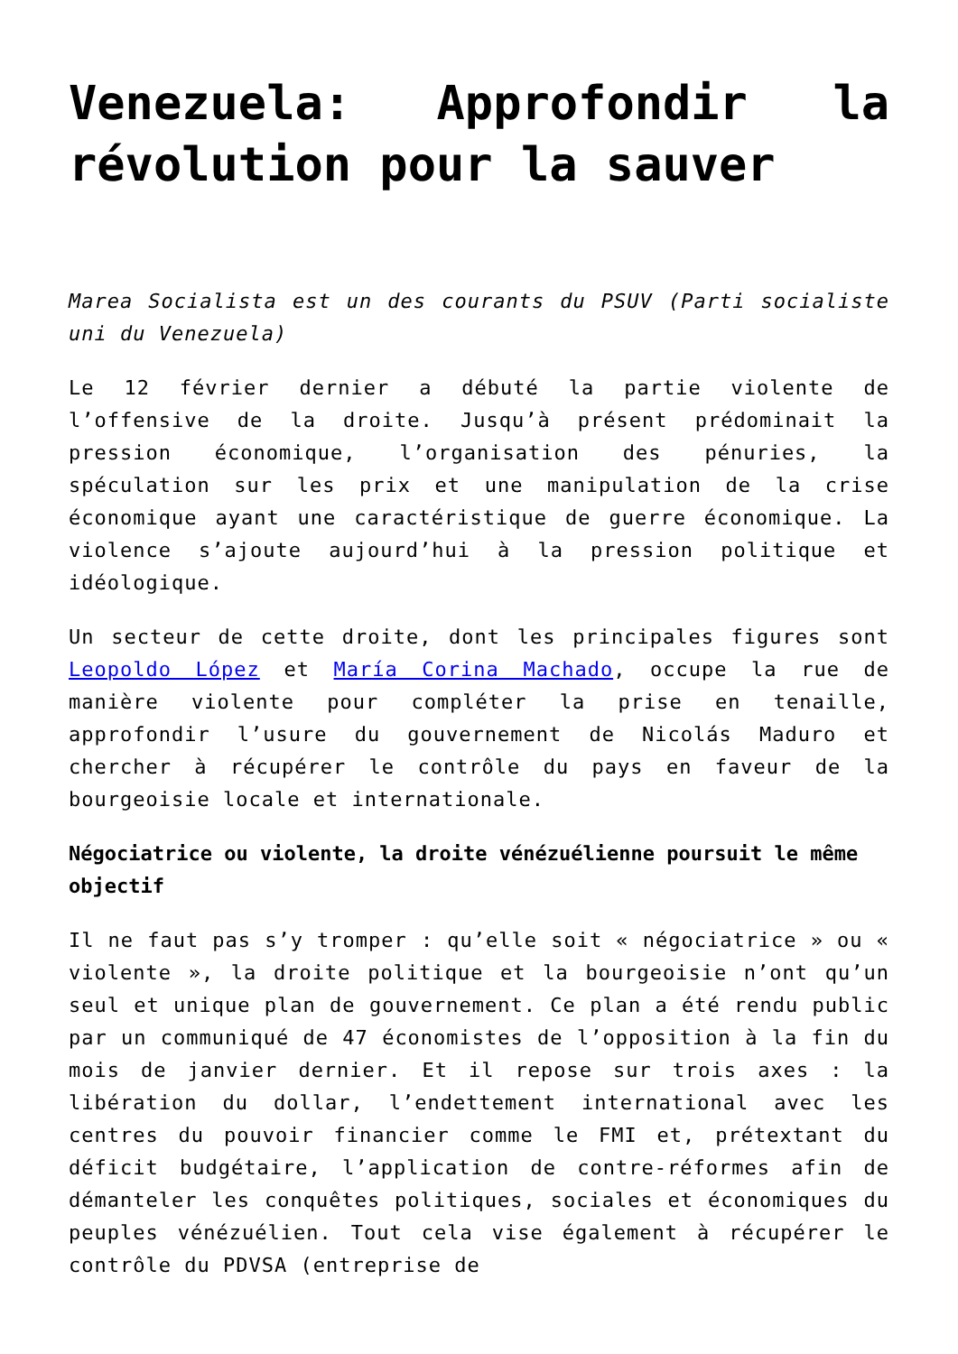Venezuela: Approfondir la révolution pour la sauver
Marea Socialista est un des courants du PSUV (Parti socialiste uni du Venezuela)
Le 12 février dernier a débuté la partie violente de l’offensive de la droite. Jusqu’à présent prédominait la pression économique, l’organisation des pénuries, la spéculation sur les prix et une manipulation de la crise économique ayant une caractéristique de guerre économique. La violence s’ajoute aujourd’hui à la pression politique et idéologique.
Un secteur de cette droite, dont les principales figures sont Leopoldo López et María Corina Machado, occupe la rue de manière violente pour compléter la prise en tenaille, approfondir l’usure du gouvernement de Nicolás Maduro et chercher à récupérer le contrôle du pays en faveur de la bourgeoisie locale et internationale.
Négociatrice ou violente, la droite vénézuélienne poursuit le même objectif
Il ne faut pas s’y tromper : qu’elle soit « négociatrice » ou « violente », la droite politique et la bourgeoisie n’ont qu’un seul et unique plan de gouvernement. Ce plan a été rendu public par un communiqué de 47 économistes de l’opposition à la fin du mois de janvier dernier. Et il repose sur trois axes : la libération du dollar, l’endettement international avec les centres du pouvoir financier comme le FMI et, prétextant du déficit budgétaire, l’application de contre-réformes afin de démanteler les conquêtes politiques, sociales et économiques du peuples vénézuélien. Tout cela vise également à récupérer le contrôle du PDVSA (entreprise de